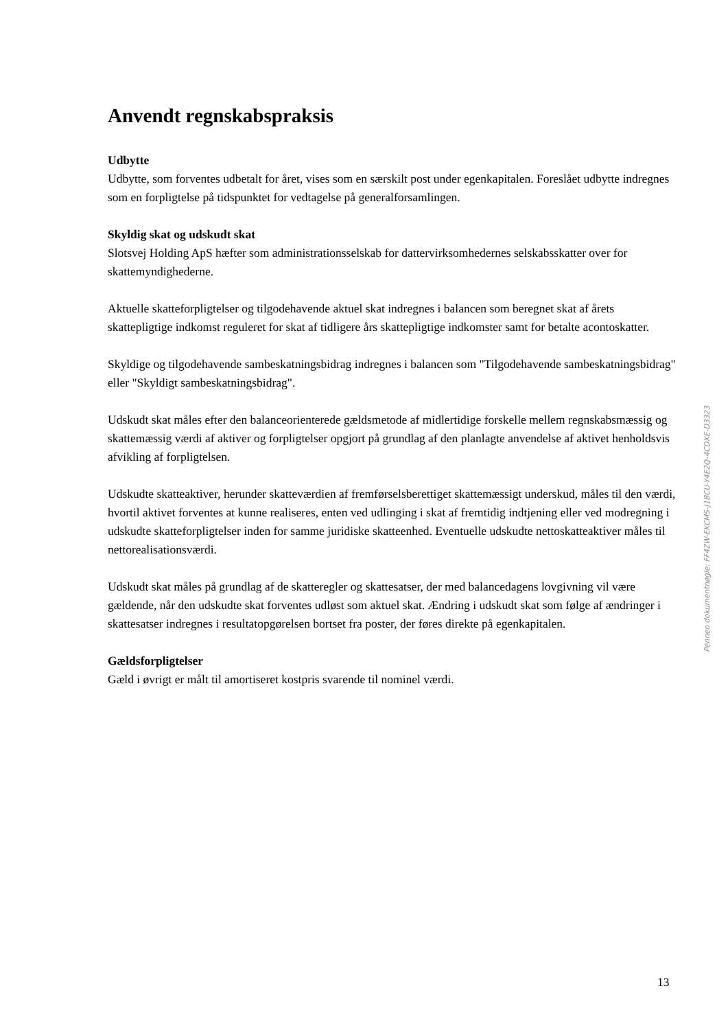Anvendt regnskabspraksis
Udbytte
Udbytte, som forventes udbetalt for året, vises som en særskilt post under egenkapitalen. Foreslået udbytte indregnes som en forpligtelse på tidspunktet for vedtagelse på generalforsamlingen.
Skyldig skat og udskudt skat
Slotsvej Holding ApS hæfter som administrationsselskab for dattervirksomhedernes selskabsskatter over for skattemyndighederne.
Aktuelle skatteforpligtelser og tilgodehavende aktuel skat indregnes i balancen som beregnet skat af årets skattepligtige indkomst reguleret for skat af tidligere års skattepligtige indkomster samt for betalte acontoskatter.
Skyldige og tilgodehavende sambeskatningsbidrag indregnes i balancen som "Tilgodehavende sambeskatningsbidrag" eller "Skyldigt sambeskatningsbidrag".
Udskudt skat måles efter den balanceorienterede gældsmetode af midlertidige forskelle mellem regnskabsmæssig og skattemæssig værdi af aktiver og forpligtelser opgjort på grundlag af den planlagte anvendelse af aktivet henholdsvis afvikling af forpligtelsen.
Udskudte skatteaktiver, herunder skatteværdien af fremførselsberettiget skattemæssigt underskud, måles til den værdi, hvortil aktivet forventes at kunne realiseres, enten ved udlinging i skat af fremtidig indtjening eller ved modregning i udskudte skatteforpligtelser inden for samme juridiske skatteenhed. Eventuelle udskudte nettoskatteaktiver måles til nettorealisationsværdi.
Udskudt skat måles på grundlag af de skatteregler og skattesatser, der med balancedagens lovgivning vil være gældende, når den udskudte skat forventes udløst som aktuel skat. Ændring i udskudt skat som følge af ændringer i skattesatser indregnes i resultatopgørelsen bortset fra poster, der føres direkte på egenkapitalen.
Gældsforpligtelser
Gæld i øvrigt er målt til amortiseret kostpris svarende til nominel værdi.
Penneo dokumentnøgle: FF4ZW-EKCMS-J1BCU-Y4E2Q-4CDXE-D3323
13